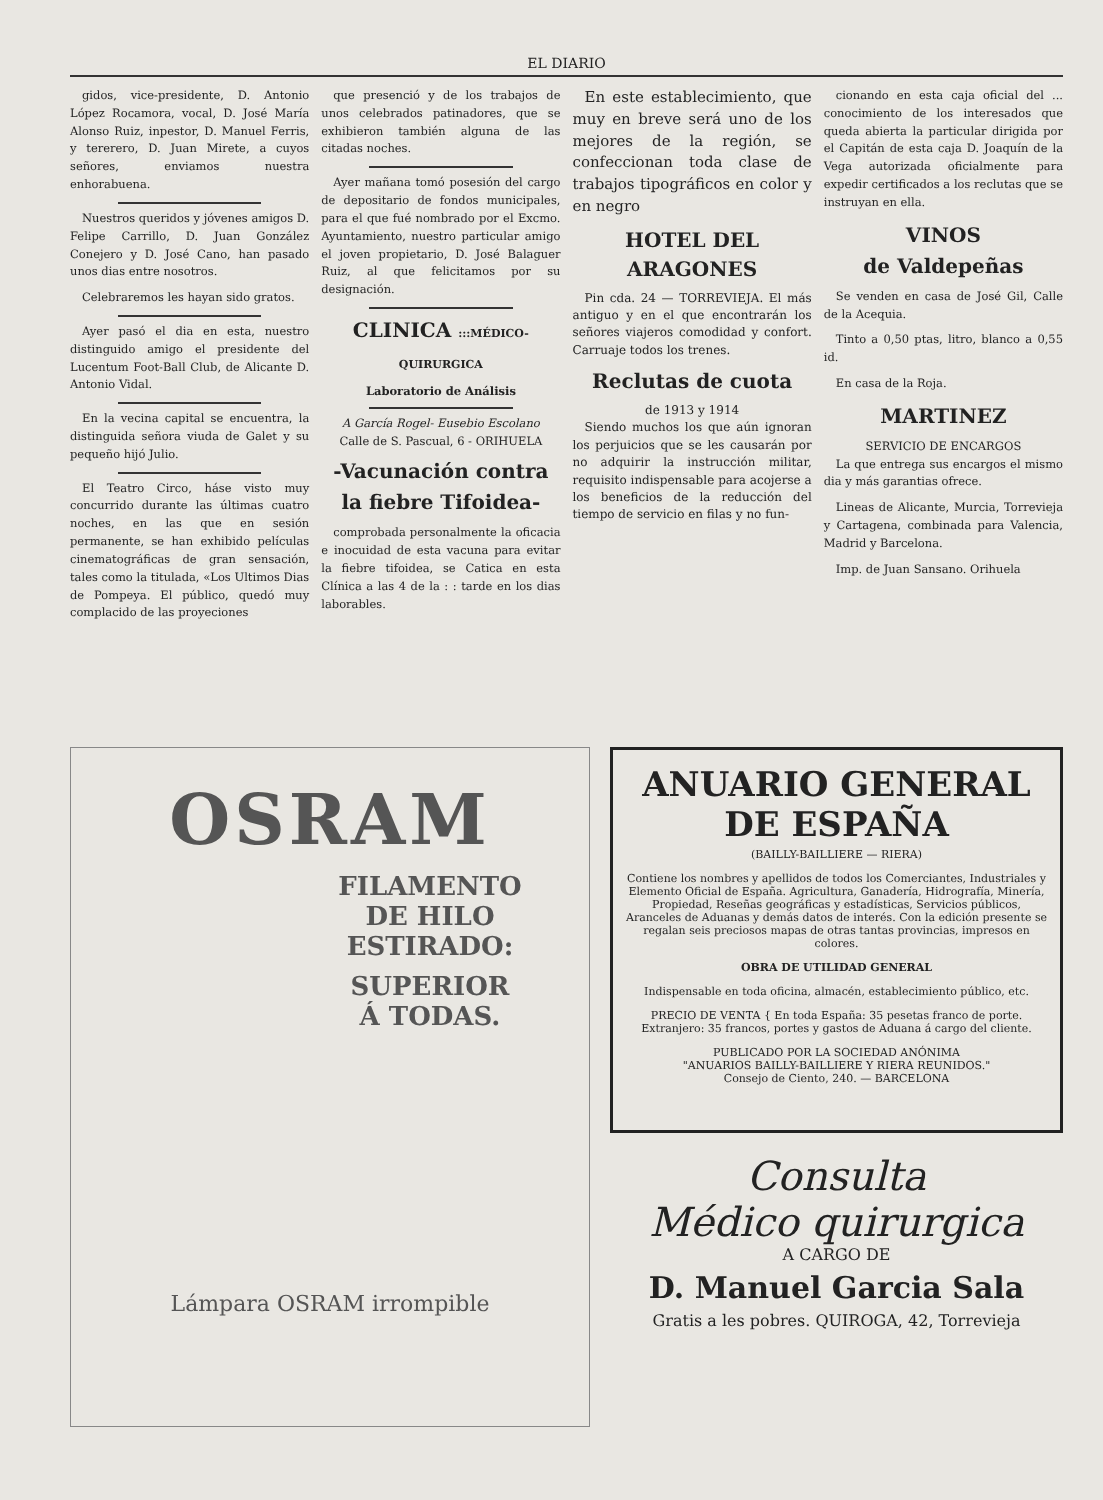EL DIARIO
gidos, vice-presidente, D. Antonio López Rocamora, vocal, D. José María Alonso Ruiz, inpestor, D. Manuel Ferris, y tererero, D. Juan Mirete, a cuyos señores, enviamos nuestra enhorabuena.
Nuestros queridos y jóvenes amigos D. Felipe Carrillo, D. Juan González Conejero y D. José Cano, han pasado unos dias entre nosotros.
Celebraremos les hayan sido gratos.
Ayer pasó el dia en esta, nuestro distinguido amigo el presidente del Lucentum Foot-Ball Club, de Alicante D. Antonio Vidal.
En la vecina capital se encuentra, la distinguida señora viuda de Galet y su pequeño hijó Julio.
El Teatro Circo, háse visto muy concurrido durante las últimas cuatro noches, en las que en sesión permanente, se han exhibido películas cinematográficas de gran sensación, tales como la titulada, «Los Ultimos Dias de Pompeya. El público, quedó muy complacido de las proyeciones
que presenció y de los trabajos de unos celebrados patinadores, que se exhibieron también alguna de las citadas noches.
Ayer mañana tomó posesión del cargo de depositario de fondos municipales, para el que fué nombrado por el Excmo. Ayuntamiento, nuestro particular amigo el joven propietario, D. José Balaguer Ruiz, al que felicitamos por su designación.
CLINICA :::MÉDICO-QUIRURGICA
Laboratorio de Análisis
A García Rogel- Eusebio Escolano
Calle de S. Pascual, 6 - ORIHUELA
-Vacunación contra la fiebre Tifoidea-
comprobada personalmente la oficacia e inocuidad de esta vacuna para evitar la fiebre tifoidea, se Catica en esta Clínica a las 4 de la : : tarde en los dias laborables.
En este establecimiento, que muy en breve será uno de los mejores de la región, se confeccionan toda clase de trabajos tipográficos en color y en negro
HOTEL DEL ARAGONES
Pin cda. 24 — TORREVIEJA. El más antiguo y en el que encontrarán los señores viajeros comodidad y confort. Carruaje todos los trenes.
Reclutas de cuota
de 1913 y 1914
Siendo muchos los que aún ignoran los perjuicios que se les causarán por no adquirir la instrucción militar, requisito indispensable para acojerse a los beneficios de la reducción del tiempo de servicio en filas y no fun-
cionando en esta caja oficial del ... conocimiento de los interesados que queda abierta la particular dirigida por el Capitán de esta caja D. Joaquín de la Vega autorizada oficialmente para expedir certificados a los reclutas que se instruyan en ella.
VINOS
de Valdepeñas
Se venden en casa de José Gil, Calle de la Acequia.
Tinto a 0,50 ptas, litro, blanco a 0,55 id.
En casa de la Roja.
MARTINEZ
SERVICIO DE ENCARGOS
La que entrega sus encargos el mismo dia y más garantias ofrece.
Lineas de Alicante, Murcia, Torrevieja y Cartagena, combinada para Valencia, Madrid y Barcelona.
Imp. de Juan Sansano. Orihuela
OSRAM
FILAMENTO
DE HILO
ESTIRADO:
SUPERIOR
Á TODAS.
Lámpara OSRAM irrompible
ANUARIO GENERAL DE ESPAÑA
(BAILLY-BAILLIERE — RIERA)
Contiene los nombres y apellidos de todos los Comerciantes, Industriales y Elemento Oficial de España. Agricultura, Ganadería, Hidrografía, Minería, Propiedad, Reseñas geográficas y estadísticas, Servicios públicos, Aranceles de Aduanas y demás datos de interés. Con la edición presente se regalan seis preciosos mapas de otras tantas provincias, impresos en colores.
OBRA DE UTILIDAD GENERAL
Indispensable en toda oficina, almacén, establecimiento público, etc.
PRECIO DE VENTA { En toda España: 35 pesetas franco de porte. Extranjero: 35 francos, portes y gastos de Aduana á cargo del cliente.
PUBLICADO POR LA SOCIEDAD ANÓNIMA
"ANUARIOS BAILLY-BAILLIERE Y RIERA REUNIDOS."
Consejo de Ciento, 240. — BARCELONA
Consulta
Médico quirurgica
A CARGO DE
D. Manuel Garcia Sala
Gratis a les pobres. QUIROGA, 42, Torrevieja